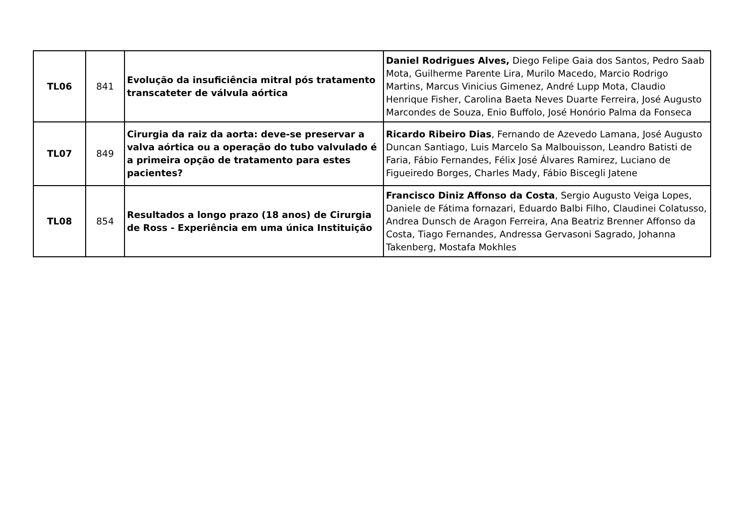| TL06 | 841 | Evolução da insuficiência mitral pós tratamento transcateter de válvula aórtica | Daniel Rodrigues Alves, Diego Felipe Gaia dos Santos, Pedro Saab Mota, Guilherme Parente Lira, Murilo Macedo, Marcio Rodrigo Martins, Marcus Vinicius Gimenez, André Lupp Mota, Claudio Henrique Fisher, Carolina Baeta Neves Duarte Ferreira, José Augusto Marcondes de Souza, Enio Buffolo, José Honório Palma da Fonseca |
| TL07 | 849 | Cirurgia da raiz da aorta: deve-se preservar a valva aórtica ou a operação do tubo valvulado é a primeira opção de tratamento para estes pacientes? | Ricardo Ribeiro Dias , Fernando de Azevedo Lamana, José Augusto Duncan Santiago, Luis Marcelo Sa Malbouisson, Leandro Batisti de Faria, Fábio Fernandes, Félix José Álvares Ramirez, Luciano de Figueiredo Borges, Charles Mady, Fábio Biscegli Jatene |
| TL08 | 854 | Resultados a longo prazo (18 anos) de Cirurgia de Ross - Experiência em uma única Instituição | Francisco Diniz Affonso da Costa , Sergio Augusto Veiga Lopes, Daniele de Fátima fornazari, Eduardo Balbi Filho, Claudinei Colatusso, Andrea Dunsch de Aragon Ferreira, Ana Beatriz Brenner Affonso da Costa, Tiago Fernandes, Andressa Gervasoni Sagrado, Johanna Takenberg, Mostafa Mokhles |